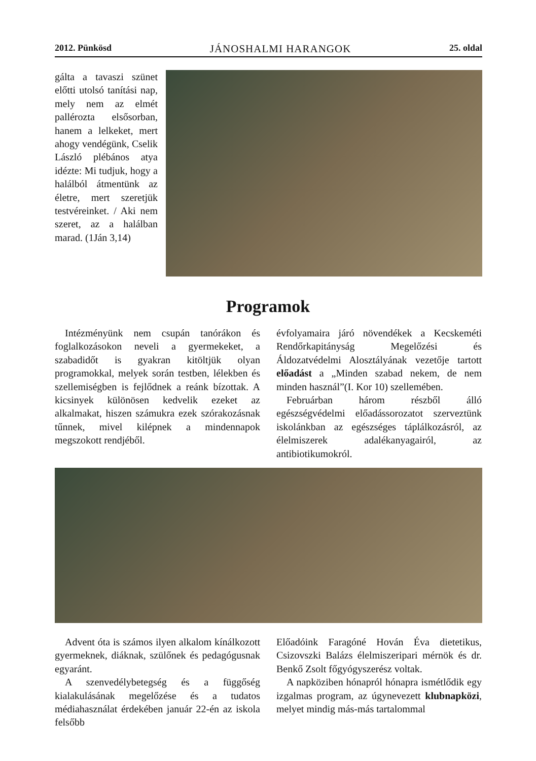2012. Pünkösd JÁNOSHALMI HARANGOK 25. oldal
gálta a tavaszi szünet előtti utolsó tanítási nap, mely nem az elmét pallérozta elsősorban, hanem a lelkeket, mert ahogy vendégünk, Cselik László plébános atya idézte: Mi tudjuk, hogy a halálból átmentünk az életre, mert szeretjük testvéreinket. / Aki nem szeret, az a halálban marad. (1Ján 3,14)
Programok
Intézményünk nem csupán tanórákon és foglalkozásokon neveli a gyermekeket, a szabadidőt is gyakran kitöltjük olyan programokkal, melyek során testben, lélekben és szellemiségben is fejlődnek a reánk bízottak. A kicsinyek különösen kedvelik ezeket az alkalmakat, hiszen számukra ezek szórakozásnak tűnnek, mivel kilépnek a mindennapok megszokott rendjéből.
évfolyamaira járó növendékek a Kecskeméti Rendőrkapitányság Megelőzési és Áldozatvédelmi Alosztályának vezetője tartott előadást a „Minden szabad nekem, de nem minden használ”(I. Kor 10) szellemében.
Februárban három részből álló egészségvédelmi előadássorozatot szerveztünk iskolánkban az egészséges táplálkozásról, az élelmiszerek adalékanyagairól, az antibiotikumokról.
Advent óta is számos ilyen alkalom kínálkozott gyermeknek, diáknak, szülőnek és pedagógusnak egyaránt.
A szenvedélybetegség és a függőség kialakulásának megelőzése és a tudatos médiahasználat érdekében január 22-én az iskola felsőbb
Előadóink Faragóné Hován Éva dietetikus, Csizovszki Balázs élelmiszeripari mérnök és dr. Benkő Zsolt főgyógyszerész voltak.
A napköziben hónapról hónapra ismétlődik egy izgalmas program, az úgynevezett klubnapközi, melyet mindig más-más tartalommal